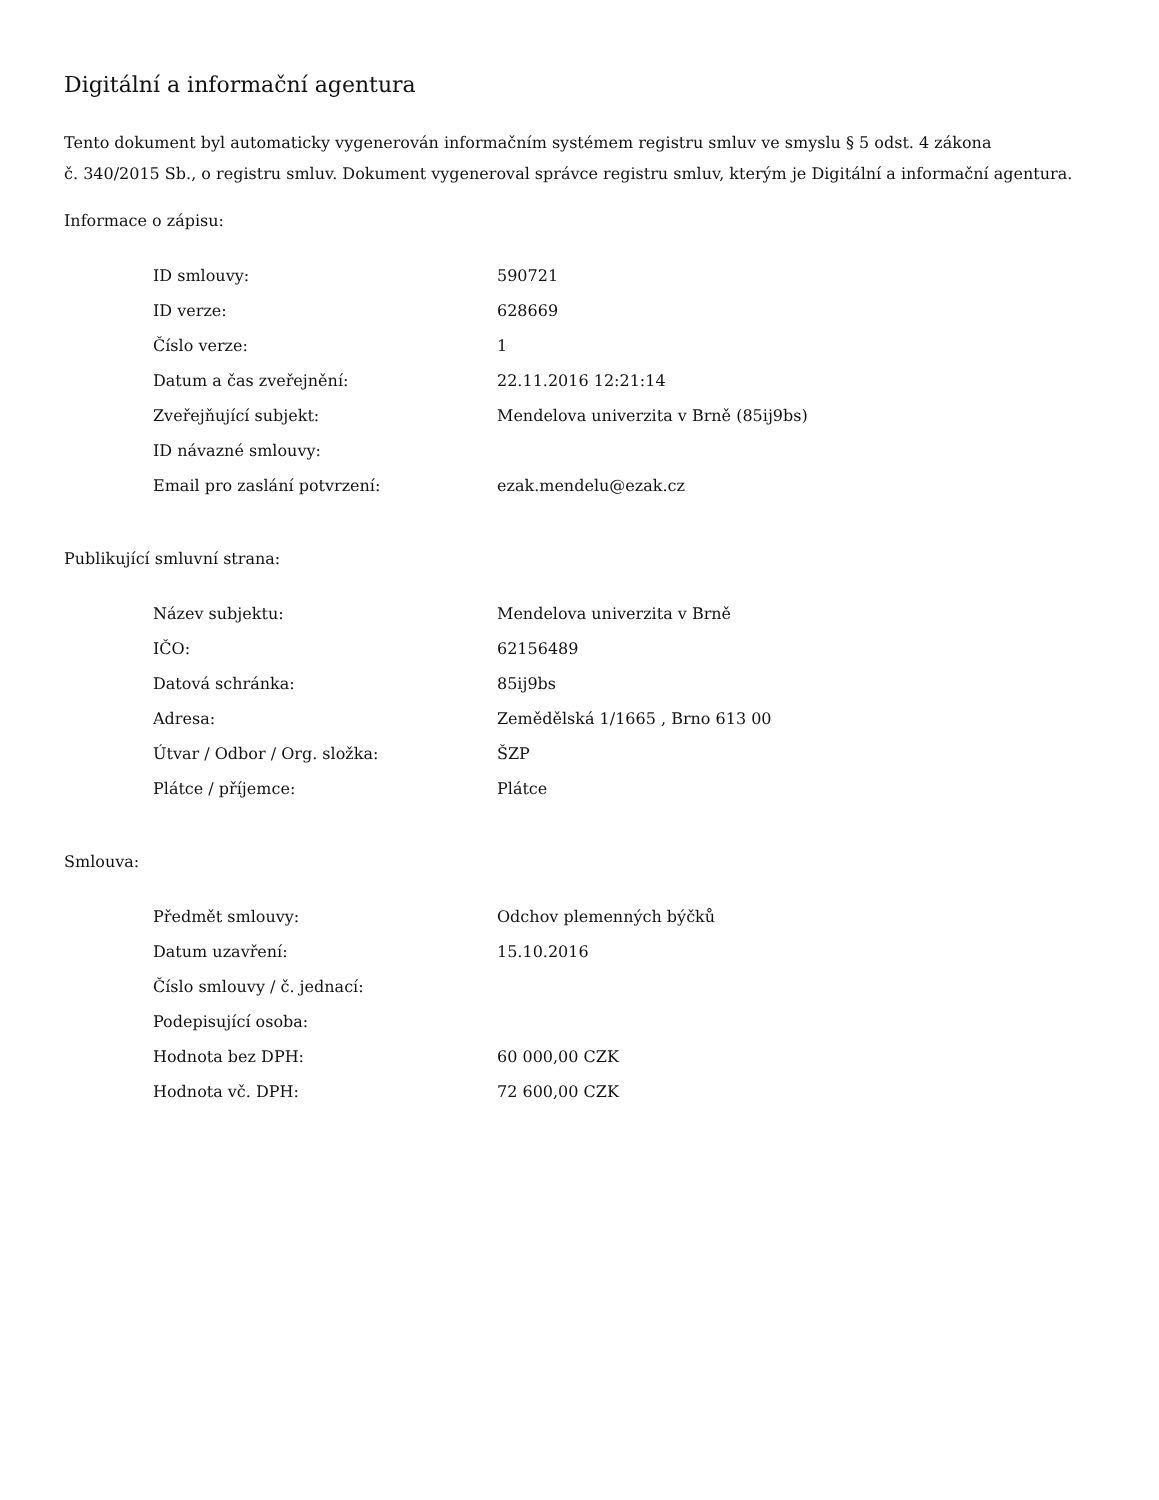Digitální a informační agentura
Tento dokument byl automaticky vygenerován informačním systémem registru smluv ve smyslu § 5 odst. 4 zákona
č. 340/2015 Sb., o registru smluv. Dokument vygeneroval správce registru smluv, kterým je Digitální a informační agentura.
Informace o zápisu:
| ID smlouvy: | 590721 |
| ID verze: | 628669 |
| Číslo verze: | 1 |
| Datum a čas zveřejnění: | 22.11.2016 12:21:14 |
| Zveřejňující subjekt: | Mendelova univerzita v Brně (85ij9bs) |
| ID návazné smlouvy: | |
| Email pro zaslání potvrzení: | ezak.mendelu@ezak.cz |
Publikující smluvní strana:
| Název subjektu: | Mendelova univerzita v Brně |
| IČO: | 62156489 |
| Datová schránka: | 85ij9bs |
| Adresa: | Zemědělská 1/1665 , Brno 613 00 |
| Útvar / Odbor / Org. složka: | ŠZP |
| Plátce / příjemce: | Plátce |
Smlouva:
| Předmět smlouvy: | Odchov plemenných býčků |
| Datum uzavření: | 15.10.2016 |
| Číslo smlouvy / č. jednací: | |
| Podepisující osoba: | |
| Hodnota bez DPH: | 60 000,00 CZK |
| Hodnota vč. DPH: | 72 600,00 CZK |